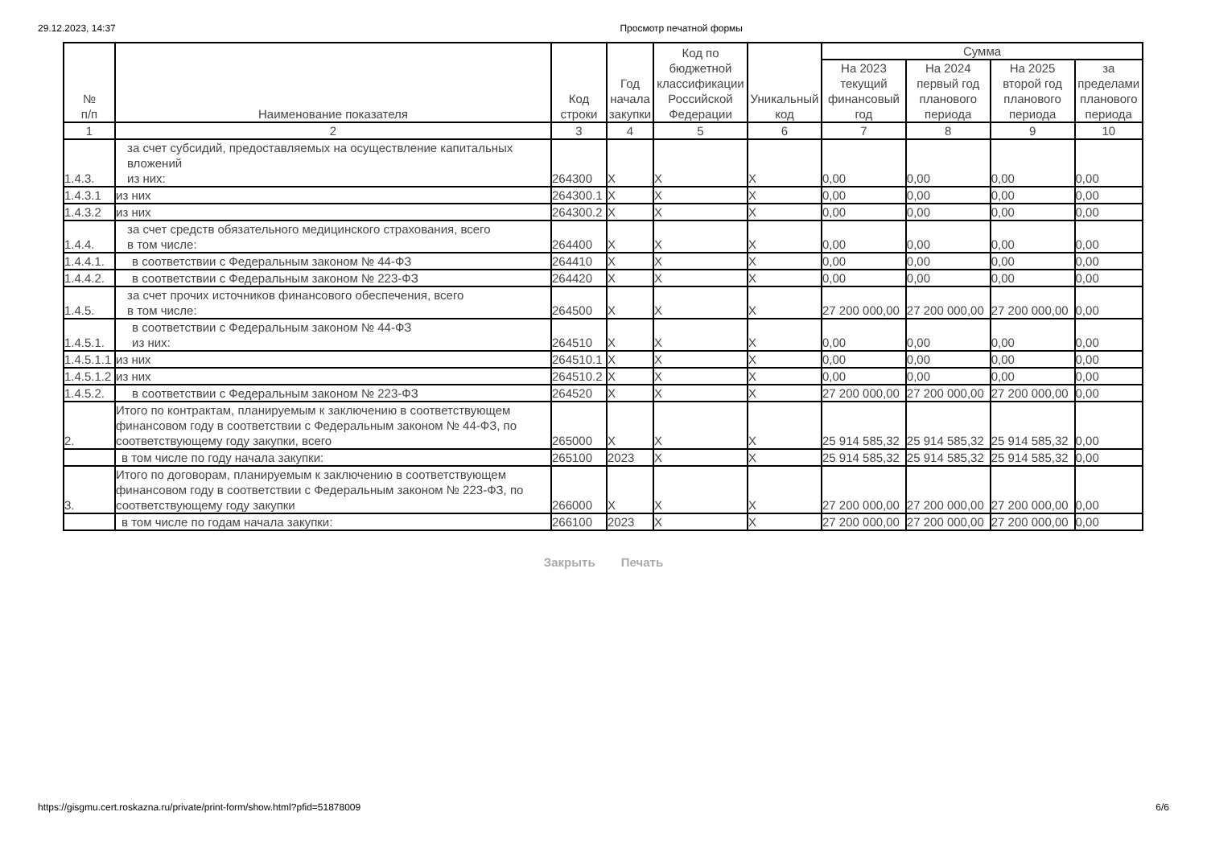29.12.2023, 14:37 Просмотр печатной формы
| № п/п | Наименование показателя | Код строки | Год начала закупки | Код по бюджетной классификации Российской Федерации | Уникальный код | Сумма | | | |
| --- | --- | --- | --- | --- | --- | --- | --- | --- | --- |
| | | | | | | На 2023 текущий финансовый год | На 2024 первый год планового периода | На 2025 второй год планового периода | за пределами планового периода |
| 1 | 2 | 3 | 4 | 5 | 6 | 7 | 8 | 9 | 10 |
| 1.4.3. | за счет субсидий, предоставляемых на осуществление капитальных вложений из них: | 264300 | X | X | X | 0,00 | 0,00 | 0,00 | 0,00 |
| 1.4.3.1 | из них | 264300.1 | X | X | X | 0,00 | 0,00 | 0,00 | 0,00 |
| 1.4.3.2 | из них | 264300.2 | X | X | X | 0,00 | 0,00 | 0,00 | 0,00 |
| 1.4.4. | за счет средств обязательного медицинского страхования, всего в том числе: | 264400 | X | X | X | 0,00 | 0,00 | 0,00 | 0,00 |
| 1.4.4.1. | в соответствии с Федеральным законом № 44-ФЗ | 264410 | X | X | X | 0,00 | 0,00 | 0,00 | 0,00 |
| 1.4.4.2. | в соответствии с Федеральным законом № 223-ФЗ | 264420 | X | X | X | 0,00 | 0,00 | 0,00 | 0,00 |
| 1.4.5. | за счет прочих источников финансового обеспечения, всего в том числе: | 264500 | X | X | X | 27 200 000,00 | 27 200 000,00 | 27 200 000,00 | 0,00 |
| 1.4.5.1. | в соответствии с Федеральным законом № 44-ФЗ из них: | 264510 | X | X | X | 0,00 | 0,00 | 0,00 | 0,00 |
| 1.4.5.1.1 | из них | 264510.1 | X | X | X | 0,00 | 0,00 | 0,00 | 0,00 |
| 1.4.5.1.2 | из них | 264510.2 | X | X | X | 0,00 | 0,00 | 0,00 | 0,00 |
| 1.4.5.2. | в соответствии с Федеральным законом № 223-ФЗ | 264520 | X | X | X | 27 200 000,00 | 27 200 000,00 | 27 200 000,00 | 0,00 |
| 2. | Итого по контрактам, планируемым к заключению в соответствующем финансовом году в соответствии с Федеральным законом № 44-ФЗ, по соответствующему году закупки, всего | 265000 | X | X | X | 25 914 585,32 | 25 914 585,32 | 25 914 585,32 | 0,00 |
| | в том числе по году начала закупки: | 265100 | 2023 | X | X | 25 914 585,32 | 25 914 585,32 | 25 914 585,32 | 0,00 |
| 3. | Итого по договорам, планируемым к заключению в соответствующем финансовом году в соответствии с Федеральным законом № 223-ФЗ, по соответствующему году закупки | 266000 | X | X | X | 27 200 000,00 | 27 200 000,00 | 27 200 000,00 | 0,00 |
| | в том числе по годам начала закупки: | 266100 | 2023 | X | X | 27 200 000,00 | 27 200 000,00 | 27 200 000,00 | 0,00 |
Закрыть Печать
https://gisgmu.cert.roskazna.ru/private/print-form/show.html?pfid=51878009 6/6